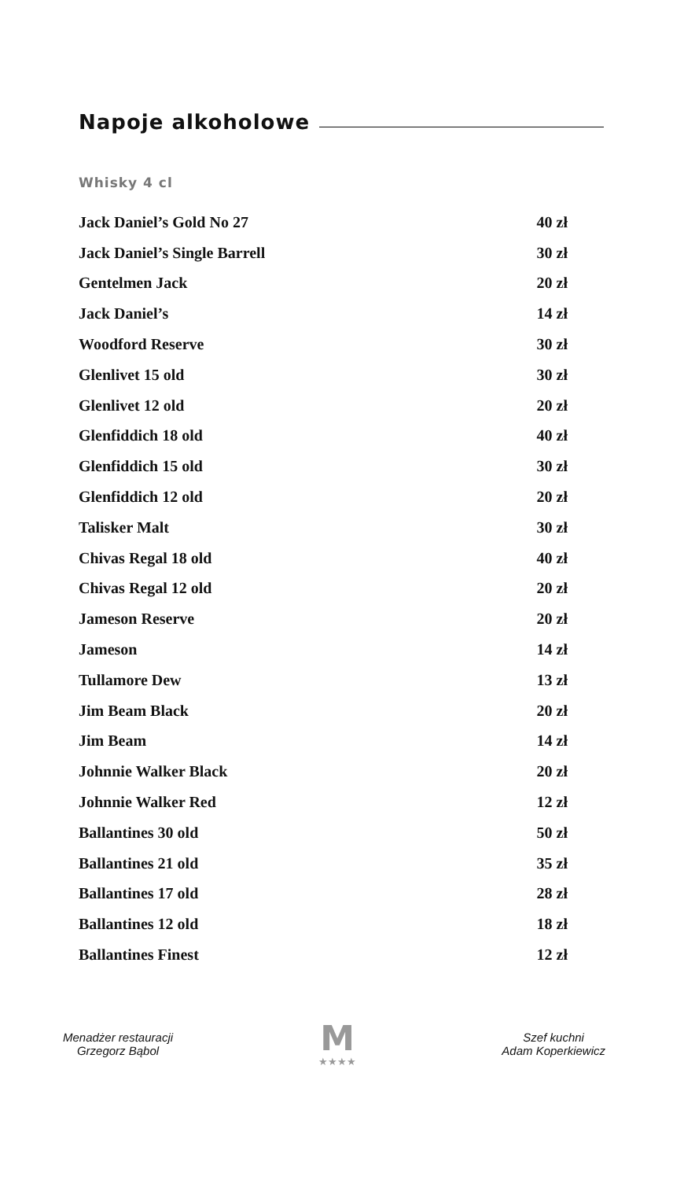Napoje alkoholowe
Whisky 4 cl
| Jack Daniel’s Gold No 27 | 40 zł |
| Jack Daniel’s Single Barrell | 30 zł |
| Gentelmen Jack | 20 zł |
| Jack Daniel’s | 14 zł |
| Woodford Reserve | 30 zł |
| Glenlivet 15 old | 30 zł |
| Glenlivet 12 old | 20 zł |
| Glenfiddich 18 old | 40 zł |
| Glenfiddich 15 old | 30 zł |
| Glenfiddich 12 old | 20 zł |
| Talisker Malt | 30 zł |
| Chivas Regal 18 old | 40 zł |
| Chivas Regal 12 old | 20 zł |
| Jameson Reserve | 20 zł |
| Jameson | 14 zł |
| Tullamore Dew | 13 zł |
| Jim Beam Black | 20 zł |
| Jim Beam | 14 zł |
| Johnnie Walker Black | 20 zł |
| Johnnie Walker Red | 12 zł |
| Ballantines 30 old | 50 zł |
| Ballantines 21 old | 35 zł |
| Ballantines 17 old | 28 zł |
| Ballantines 12 old | 18 zł |
| Ballantines Finest | 12 zł |
Menadżer restauracji
Grzegorz Bąbol
M
★★★★
Szef kuchni
Adam Koperkiewicz